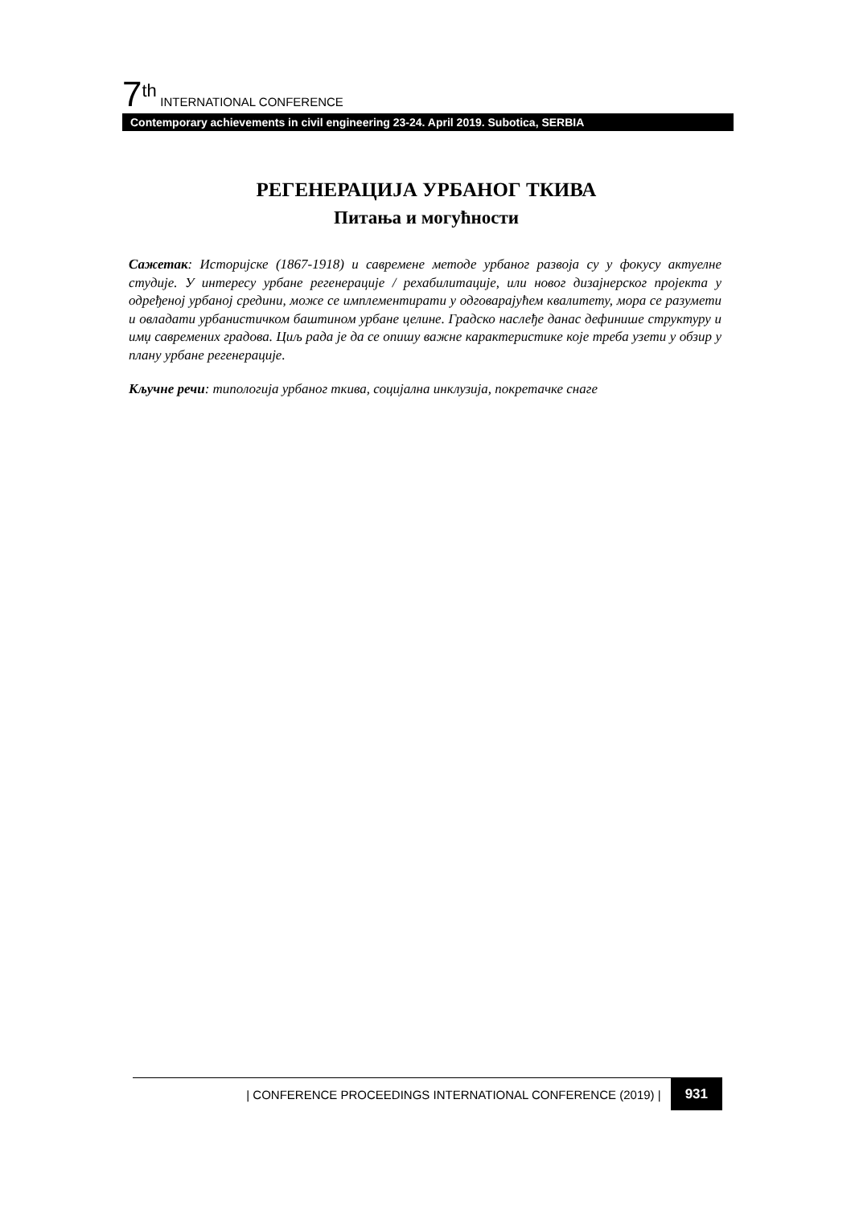7<sup>th</sup> INTERNATIONAL CONFERENCE
Contemporary achievements in civil engineering 23-24. April 2019. Subotica, SERBIA
РЕГЕНЕРАЦИЈА УРБАНОГ ТКИВА
Питања и могућности
Сажетак: Историјске (1867-1918) и савремене методе урбаног развоја су у фокусу актуелне студије. У интересу урбане регенерације / рехабилитације, или новог дизајнерског пројекта у одређеној урбаној средини, може се имплементирати у одговарајућем квалитету, мора се разумети и овладати урбанистичком баштином урбане целине. Градско наслеђе данас дефинише структуру и имџ савремених градова. Циљ рада је да се опишу важне карактеристике које треба узети у обзир у плану урбане регенерације.
Кључне речи: типологија урбаног ткива, социјална инклузија, покретачке снаге
| CONFERENCE PROCEEDINGS INTERNATIONAL CONFERENCE (2019) |
931